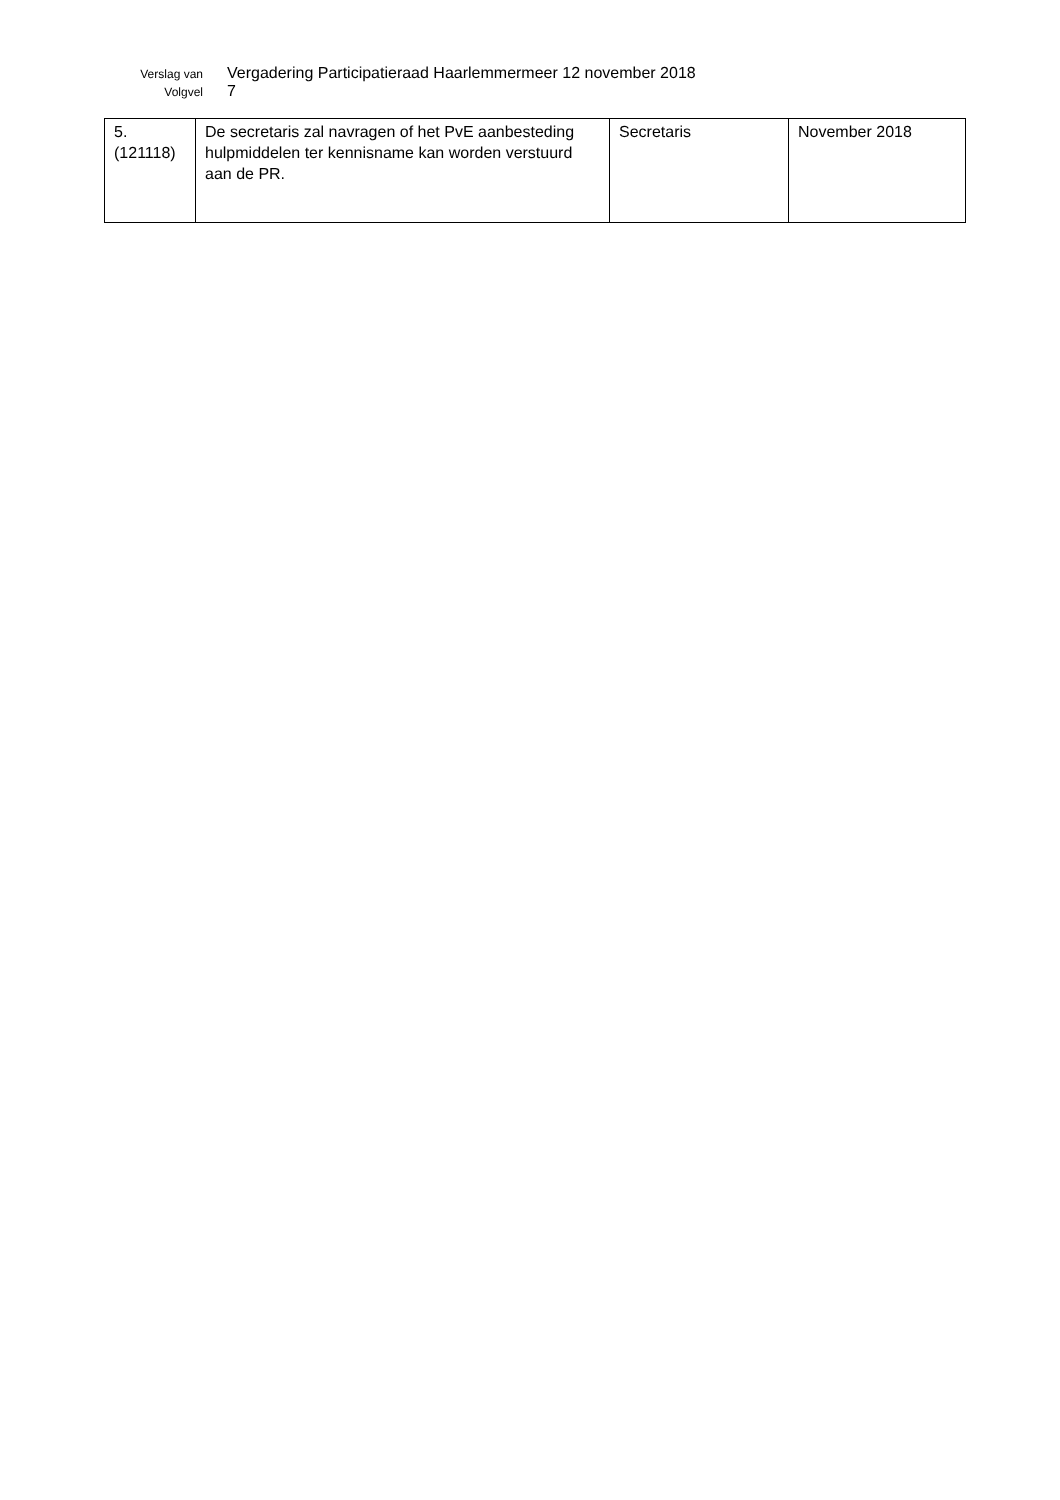Verslag van Vergadering Participatieraad Haarlemmermeer 12 november 2018
Volgvel 7
| 5. (121118) | De secretaris zal navragen of het PvE aanbesteding hulpmiddelen ter kennisname kan worden verstuurd aan de PR. | Secretaris | November 2018 |